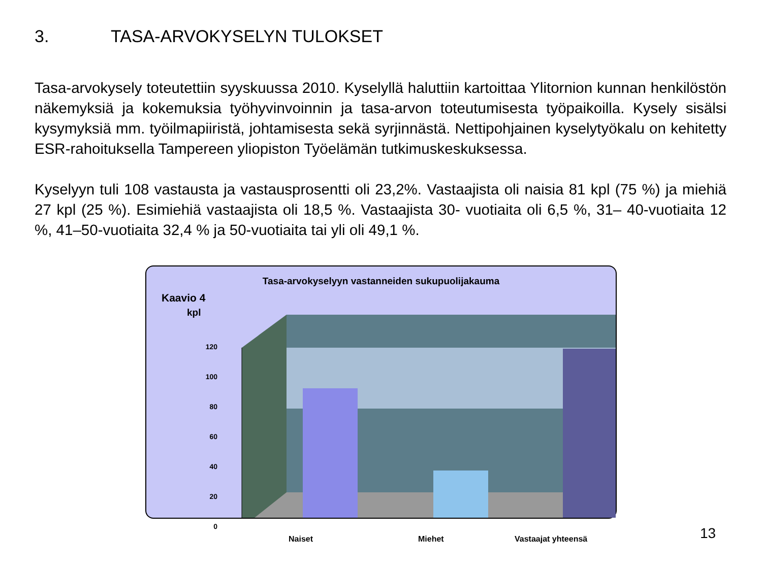3. TASA-ARVOKYSELYN TULOKSET
Tasa-arvokysely toteutettiin syyskuussa 2010. Kyselyllä haluttiin kartoittaa Ylitornion kunnan henkilöstön näkemyksiä ja kokemuksia työhyvinvoinnin ja tasa-arvon toteutumisesta työpaikoilla. Kysely sisälsi kysymyksiä mm. työilmapiiristä, johtamisesta sekä syrjinnästä. Nettipohjainen kyselytyökalu on kehitetty ESR-rahoituksella Tampereen yliopiston Työelämän tutkimuskeskuksessa.
Kyselyyn tuli 108 vastausta ja vastausprosentti oli 23,2%. Vastaajista oli naisia 81 kpl (75 %) ja miehiä 27 kpl (25 %). Esimiehiä vastaajista oli 18,5 %. Vastaajista 30- vuotiaita oli 6,5 %, 31– 40-vuotiaita 12 %, 41–50-vuotiaita 32,4 % ja 50-vuotiaita tai yli oli 49,1 %.
Tasa-arvokyselyyn vastanneiden sukupuolijakauma
Kaavio 4
kpl
120
100
80
60
40
20
0
Naiset Miehet Vastaajat yhteensä
13